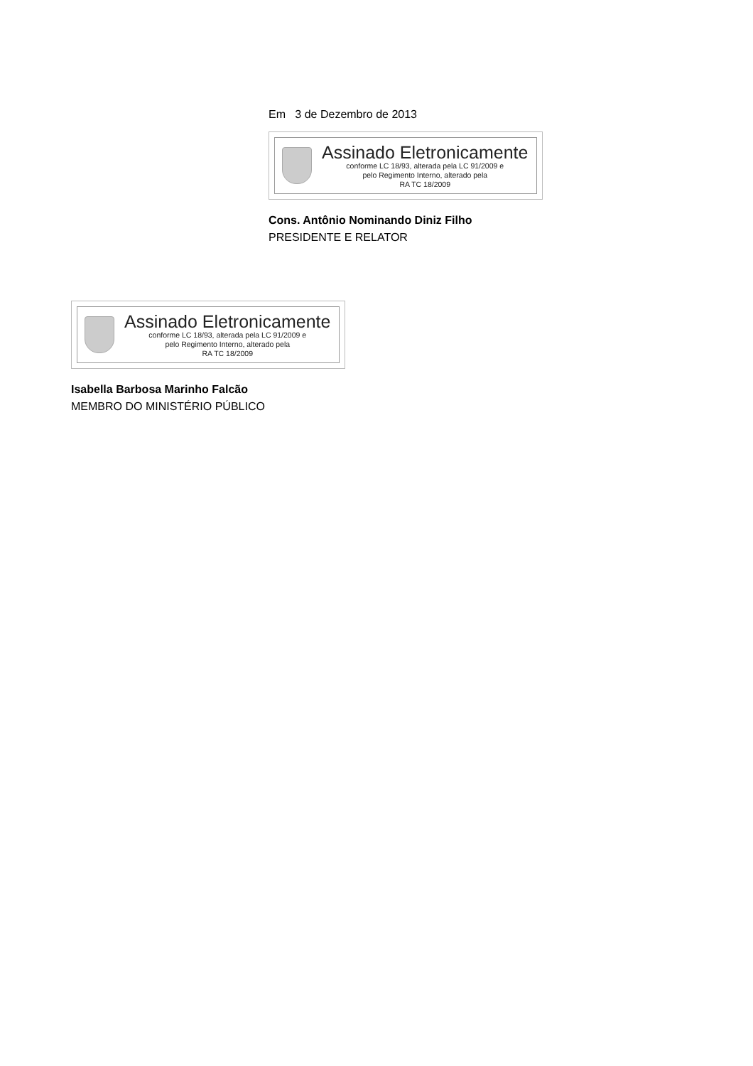Em 3 de Dezembro de 2013
Assinado Eletronicamente
conforme LC 18/93, alterada pela LC 91/2009 e
pelo Regimento Interno, alterado pela
RA TC 18/2009
Cons. Antônio Nominando Diniz Filho
PRESIDENTE E RELATOR
Assinado Eletronicamente
conforme LC 18/93, alterada pela LC 91/2009 e
pelo Regimento Interno, alterado pela
RA TC 18/2009
Isabella Barbosa Marinho Falcão
MEMBRO DO MINISTÉRIO PÚBLICO